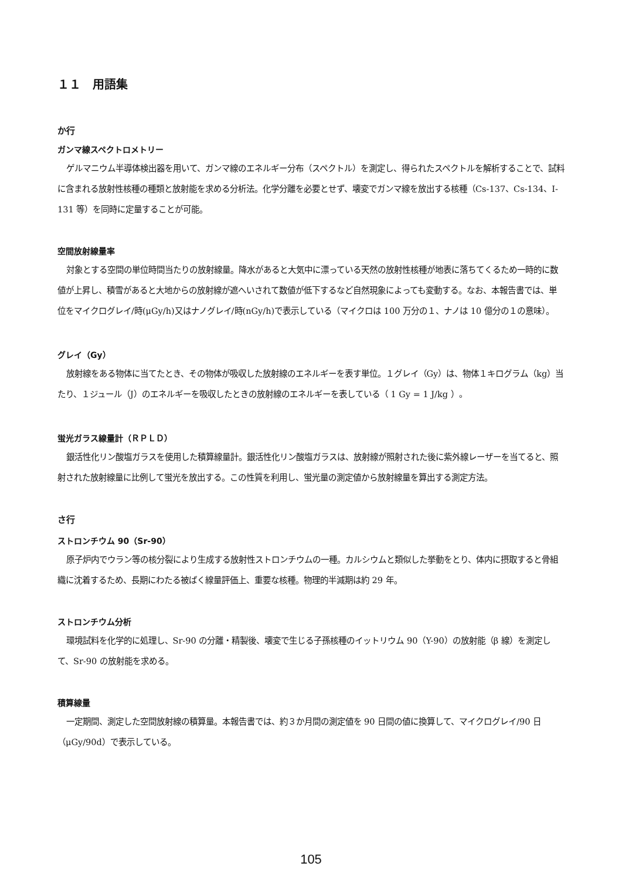１１　用語集
か行
ガンマ線スペクトロメトリー
ゲルマニウム半導体検出器を用いて、ガンマ線のエネルギー分布（スペクトル）を測定し、得られたスペクトルを解析することで、試料に含まれる放射性核種の種類と放射能を求める分析法。化学分離を必要とせず、壊変でガンマ線を放出する核種（Cs-137、Cs-134、I-131 等）を同時に定量することが可能。
空間放射線量率
対象とする空間の単位時間当たりの放射線量。降水があると大気中に漂っている天然の放射性核種が地表に落ちてくるため一時的に数値が上昇し、積雪があると大地からの放射線が遮へいされて数値が低下するなど自然現象によっても変動する。なお、本報告書では、単位をマイクログレイ/時(μGy/h)又はナノグレイ/時(nGy/h)で表示している（マイクロは 100 万分の１、ナノは 10 億分の１の意味）。
グレイ（Gy）
放射線をある物体に当てたとき、その物体が吸収した放射線のエネルギーを表す単位。１グレイ（Gy）は、物体１キログラム（kg）当たり、１ジュール（J）のエネルギーを吸収したときの放射線のエネルギーを表している（ 1 Gy = 1 J/kg ）。
蛍光ガラス線量計（ＲＰＬＤ）
銀活性化リン酸塩ガラスを使用した積算線量計。銀活性化リン酸塩ガラスは、放射線が照射された後に紫外線レーザーを当てると、照射された放射線量に比例して蛍光を放出する。この性質を利用し、蛍光量の測定値から放射線量を算出する測定方法。
さ行
ストロンチウム 90（Sr-90）
原子炉内でウラン等の核分裂により生成する放射性ストロンチウムの一種。カルシウムと類似した挙動をとり、体内に摂取すると骨組織に沈着するため、長期にわたる被ばく線量評価上、重要な核種。物理的半減期は約 29 年。
ストロンチウム分析
環境試料を化学的に処理し、Sr-90 の分離・精製後、壊変で生じる子孫核種のイットリウム 90（Y-90）の放射能（β 線）を測定して、Sr-90 の放射能を求める。
積算線量
一定期間、測定した空間放射線の積算量。本報告書では、約３か月間の測定値を 90 日間の値に換算して、マイクログレイ/90 日（μGy/90d）で表示している。
105